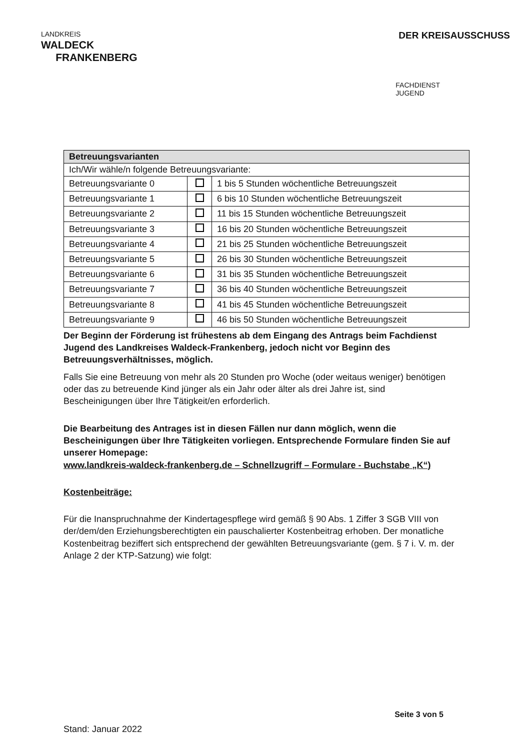LANDKREIS
WALDECK
FRANKENBERG
DER KREISAUSSCHUSS
FACHDIENST
JUGEND
| Betreuungsvarianten | | |
| --- | --- | --- |
| Ich/Wir wähle/n folgende Betreuungsvariante: | | |
| Betreuungsvariante 0 | | 1 bis 5 Stunden wöchentliche Betreuungszeit |
| Betreuungsvariante 1 | | 6 bis 10 Stunden wöchentliche Betreuungszeit |
| Betreuungsvariante 2 | | 11 bis 15 Stunden wöchentliche Betreuungszeit |
| Betreuungsvariante 3 | | 16 bis 20 Stunden wöchentliche Betreuungszeit |
| Betreuungsvariante 4 | | 21 bis 25 Stunden wöchentliche Betreuungszeit |
| Betreuungsvariante 5 | | 26 bis 30 Stunden wöchentliche Betreuungszeit |
| Betreuungsvariante 6 | | 31 bis 35 Stunden wöchentliche Betreuungszeit |
| Betreuungsvariante 7 | | 36 bis 40 Stunden wöchentliche Betreuungszeit |
| Betreuungsvariante 8 | | 41 bis 45 Stunden wöchentliche Betreuungszeit |
| Betreuungsvariante 9 | | 46 bis 50 Stunden wöchentliche Betreuungszeit |
Der Beginn der Förderung ist frühestens ab dem Eingang des Antrags beim Fachdienst Jugend des Landkreises Waldeck-Frankenberg, jedoch nicht vor Beginn des Betreuungsverhältnisses, möglich.
Falls Sie eine Betreuung von mehr als 20 Stunden pro Woche (oder weitaus weniger) benötigen oder das zu betreuende Kind jünger als ein Jahr oder älter als drei Jahre ist, sind Bescheinigungen über Ihre Tätigkeit/en erforderlich.
Die Bearbeitung des Antrages ist in diesen Fällen nur dann möglich, wenn die Bescheinigungen über Ihre Tätigkeiten vorliegen. Entsprechende Formulare finden Sie auf unserer Homepage:
www.landkreis-waldeck-frankenberg.de – Schnellzugriff – Formulare - Buchstabe „K“)
Kostenbeiträge:
Für die Inanspruchnahme der Kindertagespflege wird gemäß § 90 Abs. 1 Ziffer 3 SGB VIII von der/dem/den Erziehungsberechtigten ein pauschalierter Kostenbeitrag erhoben. Der monatliche Kostenbeitrag beziffert sich entsprechend der gewählten Betreuungsvariante (gem. § 7 i. V. m. der Anlage 2 der KTP-Satzung) wie folgt:
Seite 3 von 5
Stand: Januar 2022